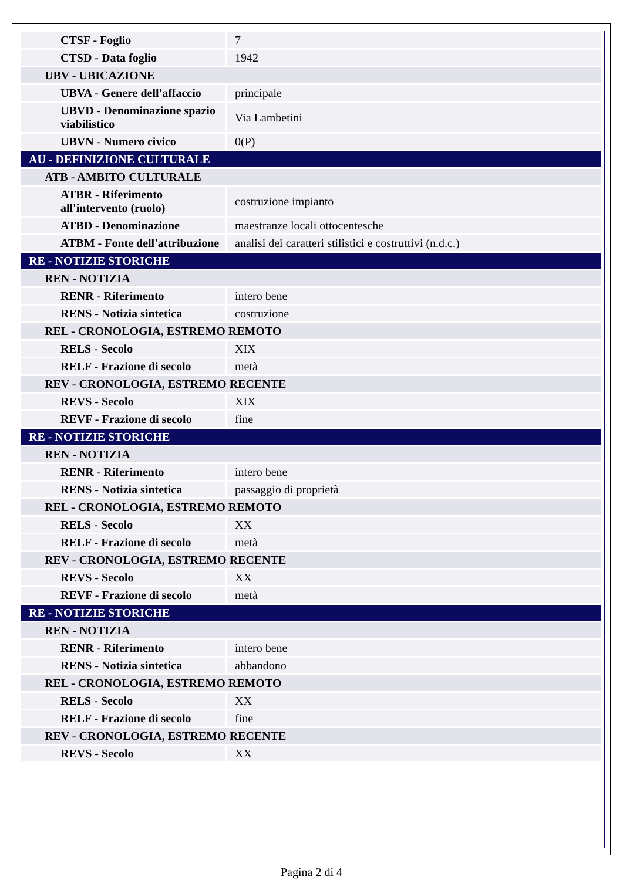| CTSF - Foglio | 7 |
| CTSD - Data foglio | 1942 |
| UBV - UBICAZIONE | |
| UBVA - Genere dell'affaccio | principale |
| UBVD - Denominazione spazio viabilistico | Via Lambetini |
| UBVN - Numero civico | 0(P) |
| AU - DEFINIZIONE CULTURALE | |
| ATB - AMBITO CULTURALE | |
| ATBR - Riferimento all'intervento (ruolo) | costruzione impianto |
| ATBD - Denominazione | maestranze locali ottocentesche |
| ATBM - Fonte dell'attribuzione | analisi dei caratteri stilistici e costruttivi (n.d.c.) |
| RE - NOTIZIE STORICHE | |
| REN - NOTIZIA | |
| RENR - Riferimento | intero bene |
| RENS - Notizia sintetica | costruzione |
| REL - CRONOLOGIA, ESTREMO REMOTO | |
| RELS - Secolo | XIX |
| RELF - Frazione di secolo | metà |
| REV - CRONOLOGIA, ESTREMO RECENTE | |
| REVS - Secolo | XIX |
| REVF - Frazione di secolo | fine |
| RE - NOTIZIE STORICHE | |
| REN - NOTIZIA | |
| RENR - Riferimento | intero bene |
| RENS - Notizia sintetica | passaggio di proprietà |
| REL - CRONOLOGIA, ESTREMO REMOTO | |
| RELS - Secolo | XX |
| RELF - Frazione di secolo | metà |
| REV - CRONOLOGIA, ESTREMO RECENTE | |
| REVS - Secolo | XX |
| REVF - Frazione di secolo | metà |
| RE - NOTIZIE STORICHE | |
| REN - NOTIZIA | |
| RENR - Riferimento | intero bene |
| RENS - Notizia sintetica | abbandono |
| REL - CRONOLOGIA, ESTREMO REMOTO | |
| RELS - Secolo | XX |
| RELF - Frazione di secolo | fine |
| REV - CRONOLOGIA, ESTREMO RECENTE | |
| REVS - Secolo | XX |
Pagina 2 di 4